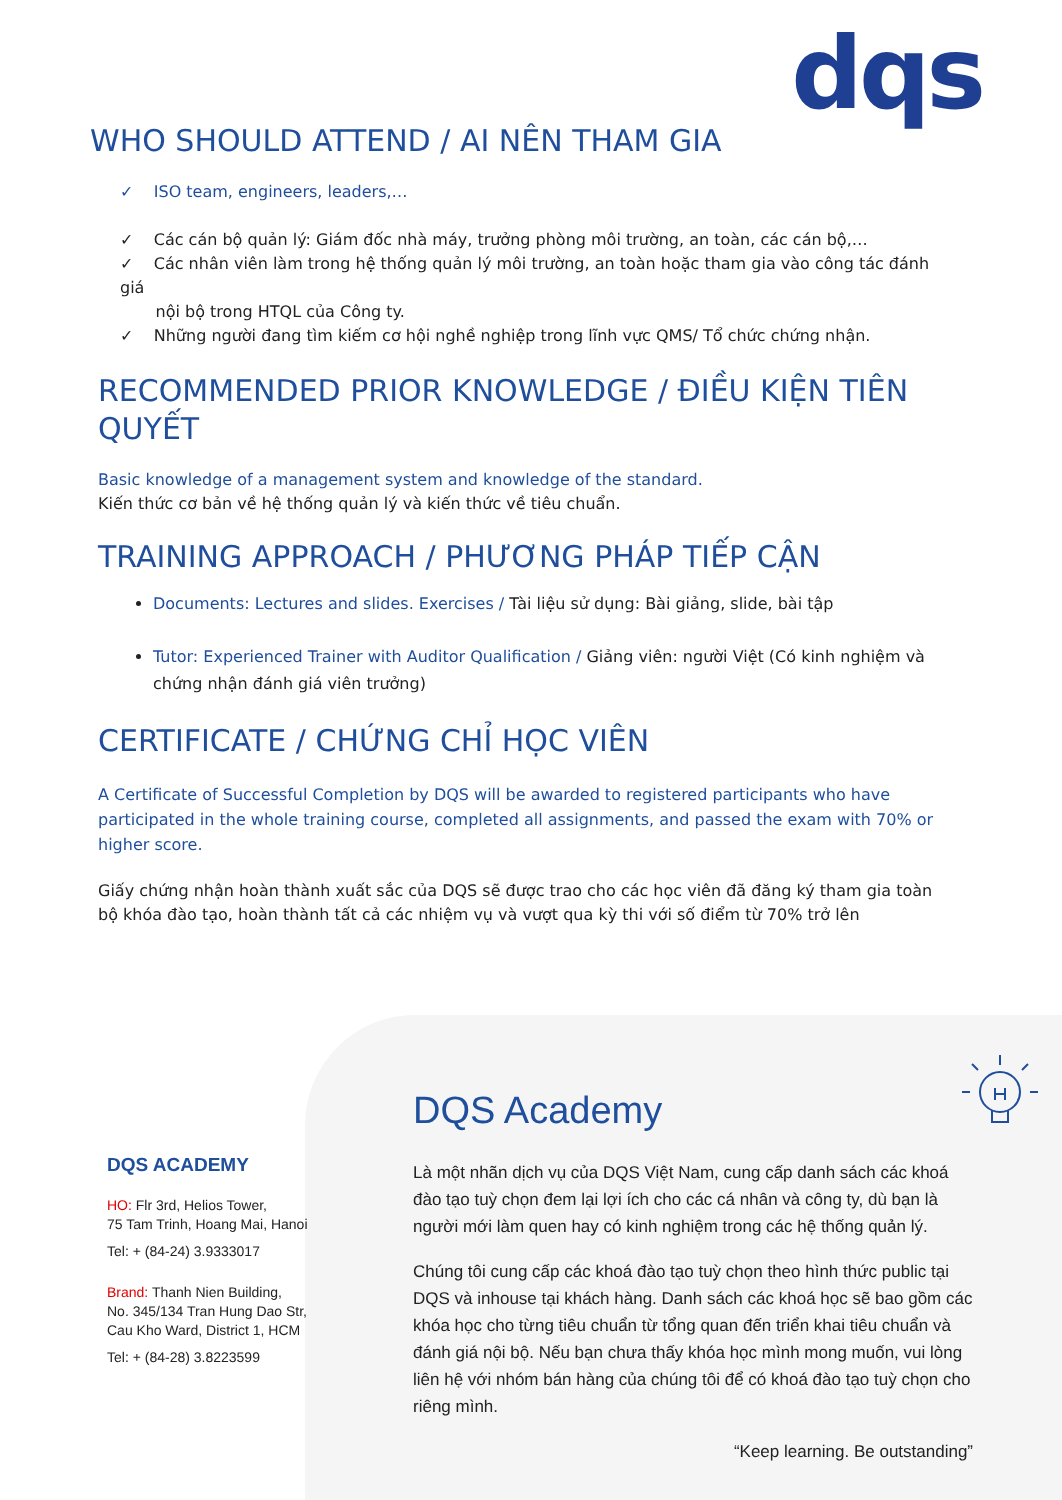dqs
WHO SHOULD ATTEND / AI NÊN THAM GIA
✓ ISO team, engineers, leaders,…
✓ Các cán bộ quản lý: Giám đốc nhà máy, trưởng phòng môi trường, an toàn, các cán bộ,…
✓ Các nhân viên làm trong hệ thống quản lý môi trường, an toàn hoặc tham gia vào công tác đánh giá
nội bộ trong HTQL của Công ty.
✓ Những người đang tìm kiếm cơ hội nghề nghiệp trong lĩnh vực QMS/ Tổ chức chứng nhận.
RECOMMENDED PRIOR KNOWLEDGE / ĐIỀU KIỆN TIÊN QUYẾT
Basic knowledge of a management system and knowledge of the standard.
Kiến thức cơ bản về hệ thống quản lý và kiến thức về tiêu chuẩn.
TRAINING APPROACH / PHƯƠNG PHÁP TIẾP CẬN
Documents: Lectures and slides. Exercises / Tài liệu sử dụng: Bài giảng, slide, bài tập
Tutor: Experienced Trainer with Auditor Qualification / Giảng viên: người Việt (Có kinh nghiệm và chứng nhận đánh giá viên trưởng)
CERTIFICATE / CHỨNG CHỈ HỌC VIÊN
A Certificate of Successful Completion by DQS will be awarded to registered participants who have participated in the whole training course, completed all assignments, and passed the exam with 70% or higher score.
Giấy chứng nhận hoàn thành xuất sắc của DQS sẽ được trao cho các học viên đã đăng ký tham gia toàn bộ khóa đào tạo, hoàn thành tất cả các nhiệm vụ và vượt qua kỳ thi với số điểm từ 70% trở lên
DQS ACADEMY
HO: Flr 3rd, Helios Tower,
75 Tam Trinh, Hoang Mai, Hanoi
Tel: + (84-24) 3.9333017
Brand: Thanh Nien Building,
No. 345/134 Tran Hung Dao Str,
Cau Kho Ward, District 1, HCM
Tel: + (84-28) 3.8223599
DQS Academy
Là một nhãn dịch vụ của DQS Việt Nam, cung cấp danh sách các khoá đào tạo tuỳ chọn đem lại lợi ích cho các cá nhân và công ty, dù bạn là người mới làm quen hay có kinh nghiệm trong các hệ thống quản lý.
Chúng tôi cung cấp các khoá đào tạo tuỳ chọn theo hình thức public tại DQS và inhouse tại khách hàng. Danh sách các khoá học sẽ bao gồm các khóa học cho từng tiêu chuẩn từ tổng quan đến triển khai tiêu chuẩn và đánh giá nội bộ. Nếu bạn chưa thấy khóa học mình mong muốn, vui lòng liên hệ với nhóm bán hàng của chúng tôi để có khoá đào tạo tuỳ chọn cho riêng mình.
“Keep learning. Be outstanding”